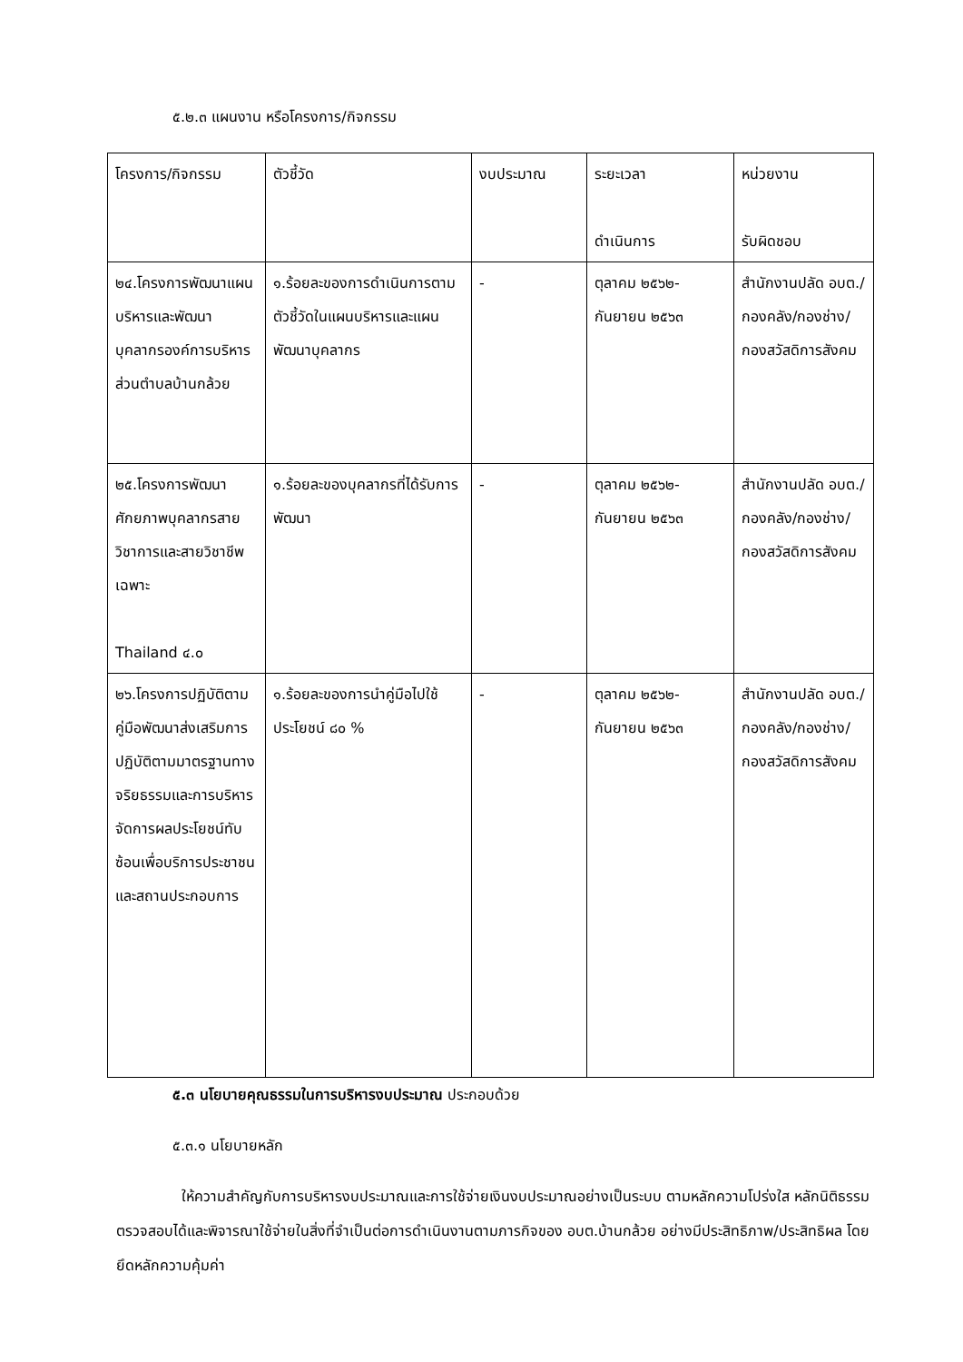๕.๒.๓ แผนงาน หรือโครงการ/กิจกรรม
| โครงการ/กิจกรรม | ตัวชี้วัด | งบประมาณ | ระยะเวลา ดำเนินการ | หน่วยงาน รับผิดชอบ |
| ๒๔.โครงการพัฒนาแผนบริหารและพัฒนาบุคลากรองค์การบริหารส่วนตำบลบ้านกล้วย | ๑.ร้อยละของการดำเนินการตามตัวชี้วัดในแผนบริหารและแผนพัฒนาบุคลากร | - | ตุลาคม ๒๕๖๒-กันยายน ๒๕๖๓ | สำนักงานปลัด อบต./กองคลัง/กองช่าง/กองสวัสดิการสังคม |
| ๒๕.โครงการพัฒนาศักยภาพบุคลากรสายวิชาการและสายวิชาชีพเฉพาะ Thailand ๔.๐ | ๑.ร้อยละของบุคลากรที่ได้รับการพัฒนา | - | ตุลาคม ๒๕๖๒-กันยายน ๒๕๖๓ | สำนักงานปลัด อบต./กองคลัง/กองช่าง/กองสวัสดิการสังคม |
| ๒๖.โครงการปฏิบัติตามคู่มือพัฒนาส่งเสริมการปฏิบัติตามมาตรฐานทางจริยธรรมและการบริหารจัดการผลประโยชน์ทับซ้อนเพื่อบริการประชาชนและสถานประกอบการ | ๑.ร้อยละของการนำคู่มือไปใช้ประโยชน์ ๘๐ % | - | ตุลาคม ๒๕๖๒-กันยายน ๒๕๖๓ | สำนักงานปลัด อบต./กองคลัง/กองช่าง/กองสวัสดิการสังคม |
๕.๓ นโยบายคุณธรรมในการบริหารงบประมาณ ประกอบด้วย
๕.๓.๑ นโยบายหลัก
ให้ความสำคัญกับการบริหารงบประมาณและการใช้จ่ายเงินงบประมาณอย่างเป็นระบบ ตามหลักความโปร่งใส หลักนิติธรรม ตรวจสอบได้และพิจารณาใช้จ่ายในสิ่งที่จำเป็นต่อการดำเนินงานตามภารกิจของ อบต.บ้านกล้วย อย่างมีประสิทธิภาพ/ประสิทธิผล โดยยึดหลักความคุ้มค่า